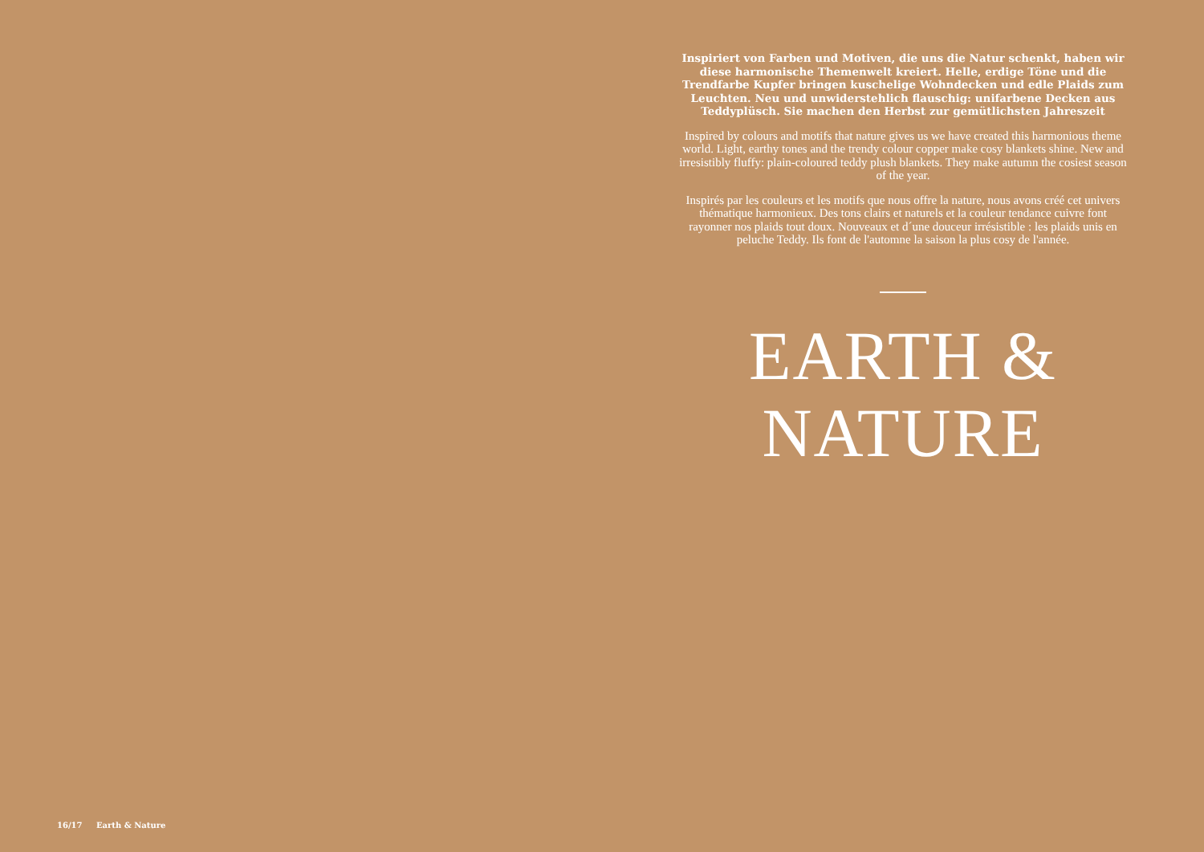Inspiriert von Farben und Motiven, die uns die Natur schenkt, haben wir diese harmonische Themenwelt kreiert. Helle, erdige Töne und die Trendfarbe Kupfer bringen kuschelige Wohndecken und edle Plaids zum Leuchten. Neu und unwiderstehlich flauschig: unifarbene Decken aus Teddyplüsch. Sie machen den Herbst zur gemütlichsten Jahreszeit
Inspired by colours and motifs that nature gives us we have created this harmonious theme world. Light, earthy tones and the trendy colour copper make cosy blankets shine. New and irresistibly fluffy: plain-coloured teddy plush blankets. They make autumn the cosiest season of the year.
Inspirés par les couleurs et les motifs que nous offre la nature, nous avons créé cet univers thématique harmonieux. Des tons clairs et naturels et la couleur tendance cuivre font rayonner nos plaids tout doux. Nouveaux et d´une douceur irrésistible : les plaids unis en peluche Teddy. Ils font de l'automne la saison la plus cosy de l'année.
EARTH &
NATURE
16/17 Earth & Nature